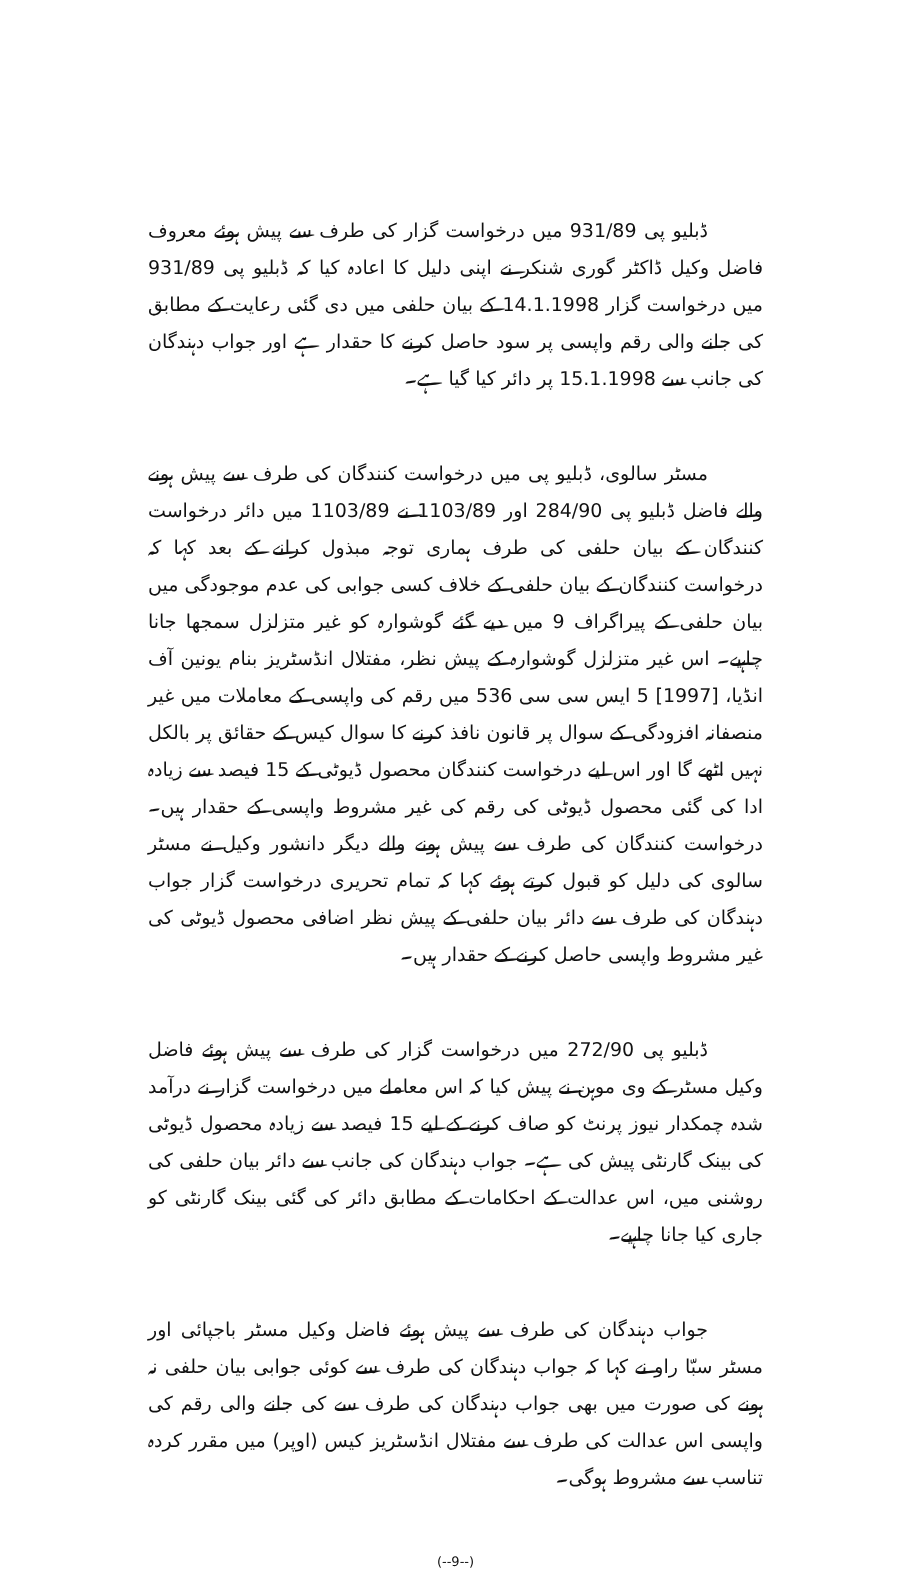ڈبلیو پی 931/89 میں درخواست گزار کی طرف سے پیش ہوئے معروف فاضل وکیل ڈاکٹر گوری شنکر نے اپنی دلیل کا اعادہ کیا کہ ڈبلیو پی 931/89 میں درخواست گزار 14.1.1998 کے بیان حلفی میں دی گئی رعایت کے مطابق کی جانے والی رقم واپسی پر سود حاصل کرنے کا حقدار ہے اور جواب دہندگان کی جانب سے 15.1.1998 پر دائر کیا گیا ہے۔
مسٹر سالوی، ڈبلیو پی میں درخواست کنندگان کی طرف سے پیش ہونے والے فاضل ڈبلیو پی 284/90 اور 1103/89 نے 1103/89 میں دائر درخواست کنندگان کے بیان حلفی کی طرف ہماری توجہ مبذول کرانے کے بعد کہا کہ درخواست کنندگان کے بیان حلفی کے خلاف کسی جوابی کی عدم موجودگی میں بیان حلفی کے پیراگراف 9 میں دیے گئے گوشوارہ کو غیر متزلزل سمجھا جانا چاہیے۔ اس غیر متزلزل گوشوارہ کے پیش نظر، مفتلال انڈسٹریز بنام یونین آف انڈیا، [1997] 5 ایس سی سی 536 میں رقم کی واپسی کے معاملات میں غیر منصفانہ افزودگی کے سوال پر قانون نافذ کرنے کا سوال کیس کے حقائق پر بالکل نہیں اٹھے گا اور اس لیے درخواست کنندگان محصول ڈیوٹی کے 15 فیصد سے زیادہ ادا کی گئی محصول ڈیوٹی کی رقم کی غیر مشروط واپسی کے حقدار ہیں۔ درخواست کنندگان کی طرف سے پیش ہونے والے دیگر دانشور وکیل نے مسٹر سالوی کی دلیل کو قبول کرتے ہوئے کہا کہ تمام تحریری درخواست گزار جواب دہندگان کی طرف سے دائر بیان حلفی کے پیش نظر اضافی محصول ڈیوٹی کی غیر مشروط واپسی حاصل کرنے کے حقدار ہیں۔
ڈبلیو پی 272/90 میں درخواست گزار کی طرف سے پیش ہوئے فاضل وکیل مسٹر کے وی موہن نے پیش کیا کہ اس معاملے میں درخواست گزار نے درآمد شدہ چمکدار نیوز پرنٹ کو صاف کرنے کے لیے 15 فیصد سے زیادہ محصول ڈیوٹی کی بینک گارنٹی پیش کی ہے۔ جواب دہندگان کی جانب سے دائر بیان حلفی کی روشنی میں، اس عدالت کے احکامات کے مطابق دائر کی گئی بینک گارنٹی کو جاری کیا جانا چاہیے۔
جواب دہندگان کی طرف سے پیش ہوئے فاضل وکیل مسٹر باجپائی اور مسٹر سبّا راو نے کہا کہ جواب دہندگان کی طرف سے کوئی جوابی بیان حلفی نہ ہونے کی صورت میں بھی جواب دہندگان کی طرف سے کی جانے والی رقم کی واپسی اس عدالت کی طرف سے مفتلال انڈسٹریز کیس (اوپر) میں مقرر کردہ تناسب سے مشروط ہوگی۔
(--9--)